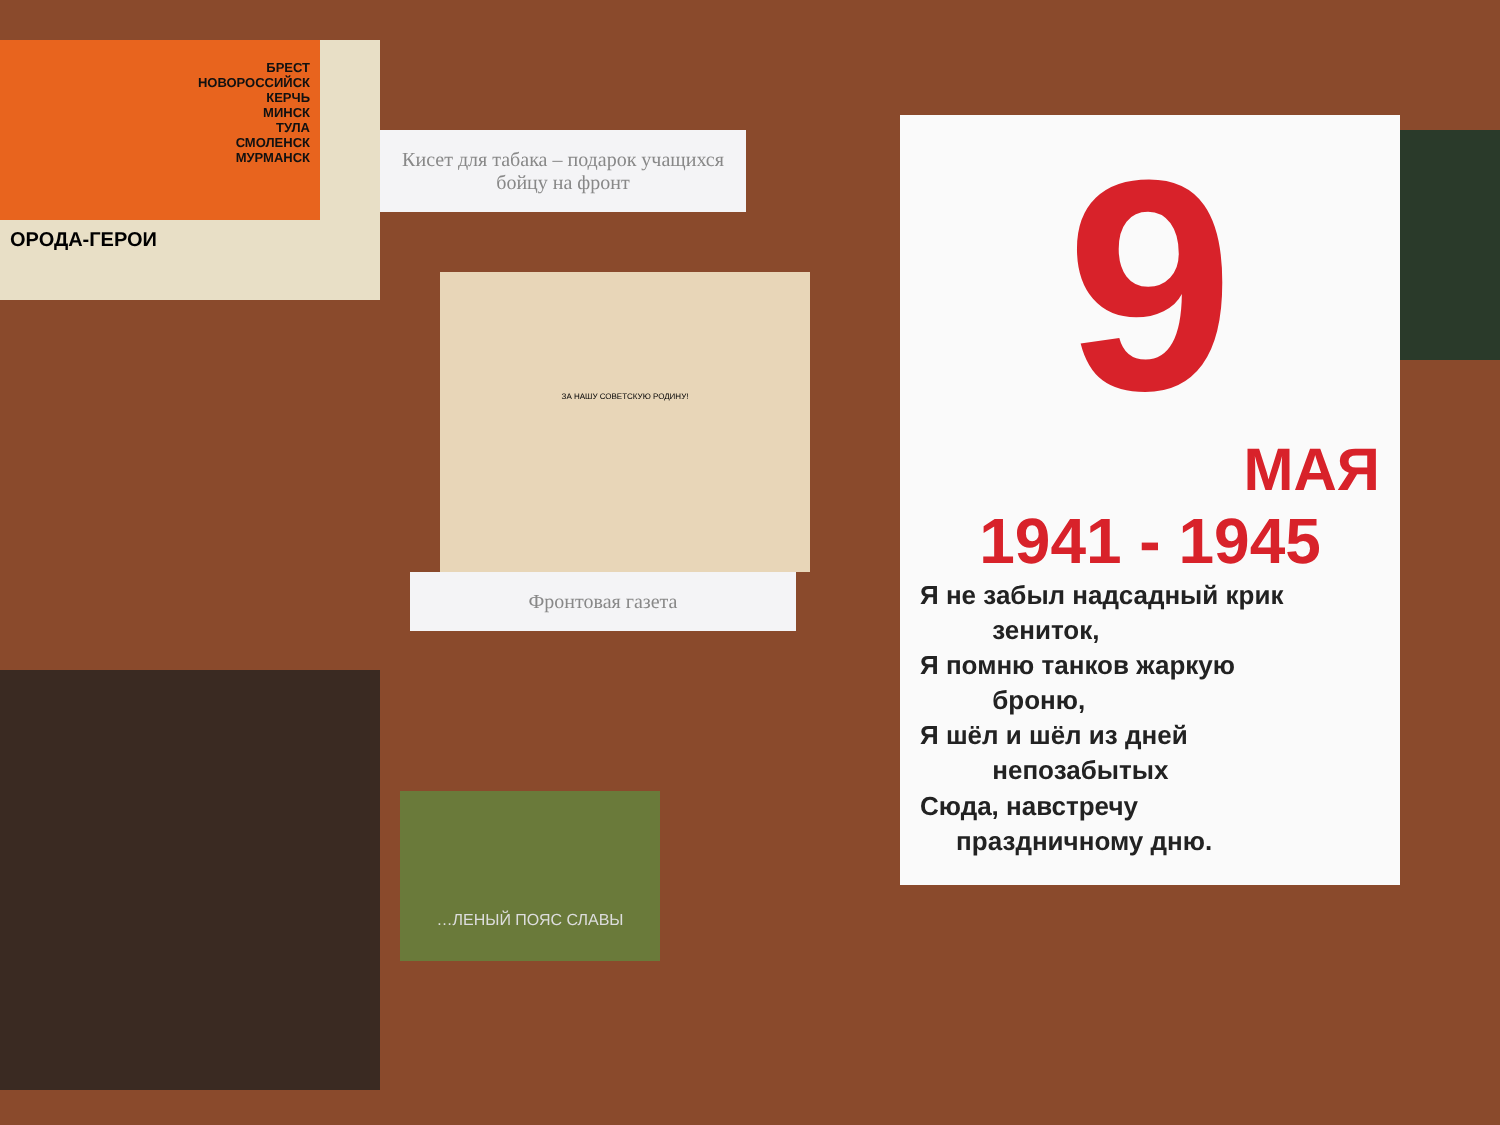БРЕСТ
НОВОРОССИЙСК
КЕРЧЬ
МИНСК
ТУЛА
СМОЛЕНСК
МУРМАНСК
ОРОДА-ГЕРОИ
Кисет для табака – подарок учащихся бойцу на фронт
ЗА НАШУ СОВЕТСКУЮ РОДИНУ!
Фронтовая газета
…ЛЕНЫЙ ПОЯС СЛАВЫ
9
МАЯ
1941 - 1945
Я не забыл надсадный крик
зениток,
Я помню танков жаркую
броню,
Я шёл и шёл из дней
непозабытых
Сюда, навстречу
праздничному дню.